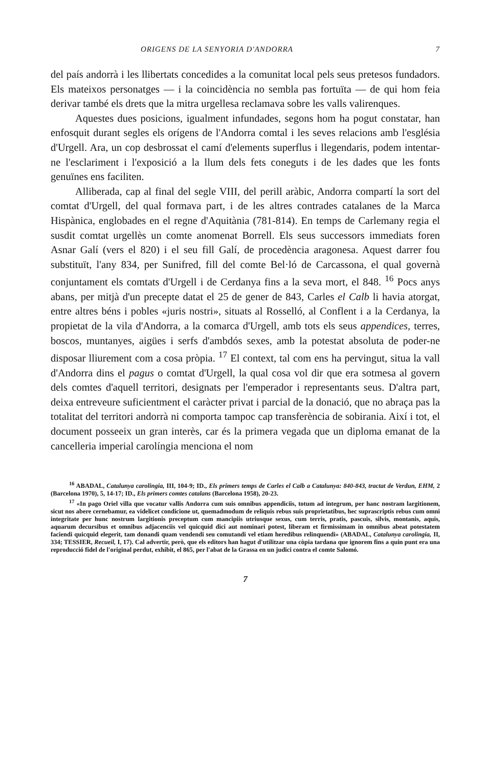ORIGENS DE LA SENYORIA D'ANDORRA 7
del país andorrà i les llibertats concedides a la comunitat local pels seus prete­sos fundadors. Els mateixos personatges — i la coincidència no sembla pas for­tuïta — de qui hom feia derivar també els drets que la mitra urgellesa reclama­va sobre les valls valirenques.
Aquestes dues posicions, igualment infundades, segons hom ha pogut cons­tatar, han enfosquit durant segles els orígens de l'Andorra comtal i les seves re­lacions amb l'església d'Urgell. Ara, un cop desbrossat el camí d'elements su­perflus i llegendaris, podem intentar-ne l'esclariment i l'exposició a la llum dels fets coneguts i de les dades que les fonts genuïnes ens faciliten.
Alliberada, cap al final del segle VIII, del perill aràbic, Andorra com­partí la sort del comtat d'Urgell, del qual formava part, i de les altres contrades catalanes de la Marca Hispànica, englobades en el regne d'Aquitània (781-814). En temps de Carlemany regia el susdit comtat urgellès un comte anomenat Borrell. Els seus successors immediats foren Asnar Galí (vers el 820) i el seu fill Galí, de procedència aragonesa. Aquest darrer fou substituït, l'any 834, per Sunifred, fill del comte Bel·ló de Carcassona, el qual governà conjun­tament els comtats d'Urgell i de Cerdanya fins a la seva mort, el 848. <sup>16</sup> Pocs anys abans, per mitjà d'un precepte datat el 25 de gener de 843, Carles el Calb li havia atorgat, entre altres béns i pobles «juris nostri», situats al Rosselló, al Conflent i a la Cerdanya, la propietat de la vila d'Andorra, a la comarca d'Urgell, amb tots els seus appendices, terres, boscos, muntanyes, aigües i serfs d'ambdós sexes, amb la potestat absoluta de poder-ne disposar lliure­ment com a cosa pròpia. <sup>17</sup> El context, tal com ens ha pervingut, situa la vall d'Andorra dins el pagus o comtat d'Urgell, la qual cosa vol dir que era sotmesa al govern dels comtes d'aquell territori, designats per l'empera­dor i representants seus. D'altra part, deixa entreveure suficientment el caràcter privat i parcial de la donació, que no abraça pas la totalitat del territori andorrà ni comporta tampoc cap transferència de sobirania. Així i tot, el document posseeix un gran interès, car és la primera vegada que un diploma emanat de la cancelleria imperial carolíngia menciona el nom
<sup>16</sup> ABADAL, Catalunya carolingia, III, 104-9; ID., Els primers temps de Carles el Calb a Cata­lunya: 840-843, tractat de Verdun, EHM, 2 (Barcelona 1970), 5, 14-17; ID., Els primers comtes catalans (Barcelona 1958), 20-23.
<sup>17</sup> «In pago Oriel villa que vocatur vallis Andorra cum suis omnibus appendiciis, totum ad integrum, per hanc nostram largitionem, sicut nos abere cernebamur, ea videlicet condicione ut, quemadmodum de reliquis rebus suis proprietatibus, hec suprascriptis rebus cum omni integritate per hunc nostrum largitionis preceptum cum mancipiis utriusque sexus, cum terris, pratis, pascuis, silvis, montanis, aquis, aquarum decursibus et omnibus adjacenciis vel quicquid dici aut nominari potest, liberam et firmissimam in omnibus abeat potestatem faciendi quicquid elegerit, tam donandi quam vendendi seu comutandi vel etiam heredibus relinquendi» (ABADAL, Catalunya carolingia, II, 334; TESSIER, Recueil, I, 17). Cal advertir, però, que els editors han hagut d'utilitzar una còpia tardana que ignorem fins a quin punt era una reproducció fidel de l'original perdut, exhibit, el 865, per l'abat de la Grassa en un judici contra el comte Salomó.
7